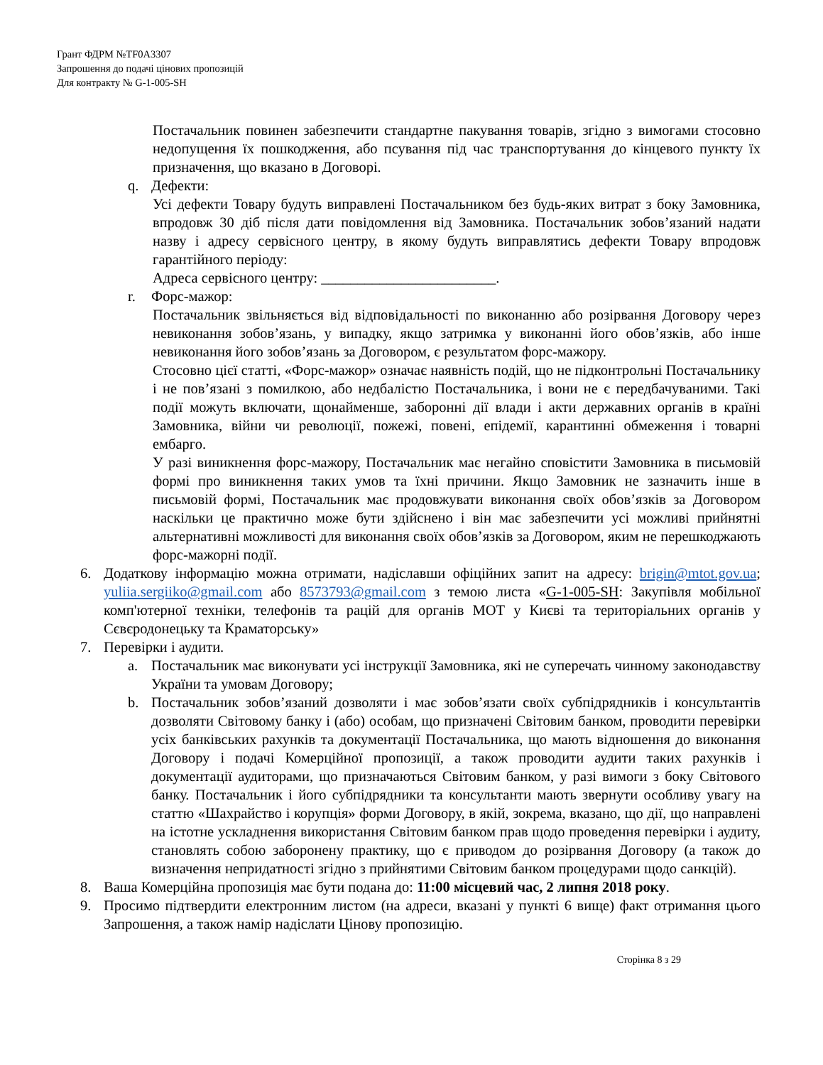Грант ФДРМ №TF0A3307
Запрошення до подачі цінових пропозицій
Для контракту № G-1-005-SH
Постачальник повинен забезпечити стандартне пакування товарів, згідно з вимогами стосовно недопущення їх пошкодження, або псування під час транспортування до кінцевого пункту їх призначення, що вказано в Договорі.
q. Дефекти:
Усі дефекти Товару будуть виправлені Постачальником без будь-яких витрат з боку Замовника, впродовж 30 діб після дати повідомлення від Замовника. Постачальник зобов’язаний надати назву і адресу сервісного центру, в якому будуть виправлятись дефекти Товару впродовж гарантійного періоду:
Адреса сервісного центру: ________________________.
r. Форс-мажор:
Постачальник звільняється від відповідальності по виконанню або розірвання Договору через невиконання зобов’язань, у випадку, якщо затримка у виконанні його обов’язків, або інше невиконання його зобов’язань за Договором, є результатом форс-мажору.
Стосовно цієї статті, «Форс-мажор» означає наявність подій, що не підконтрольні Постачальнику і не пов’язані з помилкою, або недбалістю Постачальника, і вони не є передбачуваними. Такі події можуть включати, щонайменше, заборонні дії влади і акти державних органів в країні Замовника, війни чи революції, пожежі, повені, епідемії, карантинні обмеження і товарні ембарго.
У разі виникнення форс-мажору, Постачальник має негайно сповістити Замовника в письмовій формі про виникнення таких умов та їхні причини. Якщо Замовник не зазначить інше в письмовій формі, Постачальник має продовжувати виконання своїх обов’язків за Договором наскільки це практично може бути здійснено і він має забезпечити усі можливі прийнятні альтернативні можливості для виконання своїх обов’язків за Договором, яким не перешкоджають форс-мажорні події.
6. Додаткову інформацію можна отримати, надіславши офіційних запит на адресу: brigin@mtot.gov.ua; yuliia.sergiiko@gmail.com або 8573793@gmail.com з темою листа «G-1-005-SH: Закупівля мобільної комп'ютерної техніки, телефонів та рацій для органів МОТ у Києві та територіальних органів у Сєвєродонецьку та Краматорську»
7. Перевірки і аудити.
a. Постачальник має виконувати усі інструкції Замовника, які не суперечать чинному законодавству України та умовам Договору;
b. Постачальник зобов’язаний дозволяти і має зобов’язати своїх субпідрядників і консультантів дозволяти Світовому банку і (або) особам, що призначені Світовим банком, проводити перевірки усіх банківських рахунків та документації Постачальника, що мають відношення до виконання Договору і подачі Комерційної пропозиції, а також проводити аудити таких рахунків і документації аудиторами, що призначаються Світовим банком, у разі вимоги з боку Світового банку. Постачальник і його субпідрядники та консультанти мають звернути особливу увагу на статтю «Шахрайство і корупція» форми Договору, в якій, зокрема, вказано, що дії, що направлені на істотне ускладнення використання Світовим банком прав щодо проведення перевірки і аудиту, становлять собою заборонену практику, що є приводом до розірвання Договору (а також до визначення непридатності згідно з прийнятими Світовим банком процедурами щодо санкцій).
8. Ваша Комерційна пропозиція має бути подана до: 11:00 місцевий час, 2 липня 2018 року.
9. Просимо підтвердити електронним листом (на адреси, вказані у пункті 6 вище) факт отримання цього Запрошення, а також намір надіслати Цінову пропозицію.
Сторінка 8 з 29